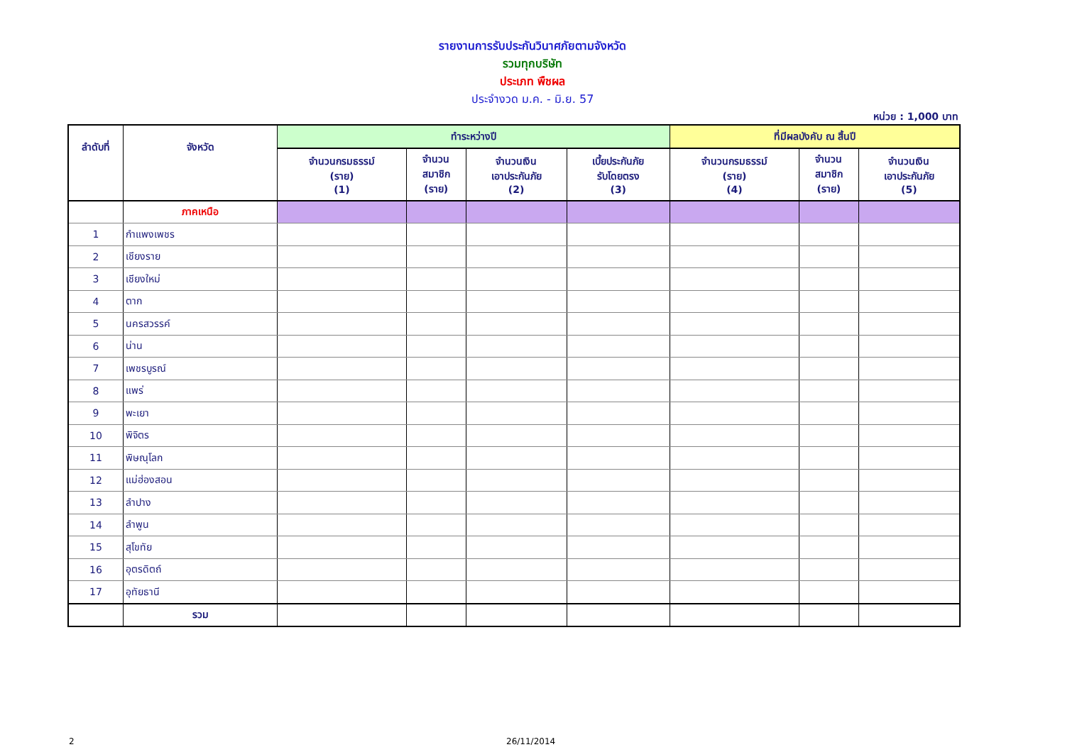รายงานการรับประกันวินาศภัยตามจังหวัด
รวมทุกบริษัท
ประเภท พืชผล
ประจำงวด ม.ค. - มิ.ย. 57
หน่วย : 1,000 บาท
| ลำดับที่ | จังหวัด | ทำระหว่างปี | | | | ที่มีผลบังคับ ณ สิ้นปี | | |
| --- | --- | --- | --- | --- | --- | --- | --- | --- |
| | | จำนวนกรมธรรม์ (ราย) (1) | จำนวน สมาชิก (ราย) | จำนวนเงิน เอาประกันภัย (2) | เบี้ยประกันภัย รับโดยตรง (3) | จำนวนกรมธรรม์ (ราย) (4) | จำนวน สมาชิก (ราย) | จำนวนเงิน เอาประกันภัย (5) |
| | ภาคเหนือ | | | | | | | |
| 1 | กำแพงเพชร | | | | | | | |
| 2 | เชียงราย | | | | | | | |
| 3 | เชียงใหม่ | | | | | | | |
| 4 | ตาก | | | | | | | |
| 5 | นครสวรรค์ | | | | | | | |
| 6 | น่าน | | | | | | | |
| 7 | เพชรบูรณ์ | | | | | | | |
| 8 | แพร่ | | | | | | | |
| 9 | พะเยา | | | | | | | |
| 10 | พิจิตร | | | | | | | |
| 11 | พิษณุโลก | | | | | | | |
| 12 | แม่ฮ่องสอน | | | | | | | |
| 13 | ลำปาง | | | | | | | |
| 14 | ลำพูน | | | | | | | |
| 15 | สุโขทัย | | | | | | | |
| 16 | อุตรดิตถ์ | | | | | | | |
| 17 | อุทัยธานี | | | | | | | |
| | รวม | | | | | | | |
2 26/11/2014